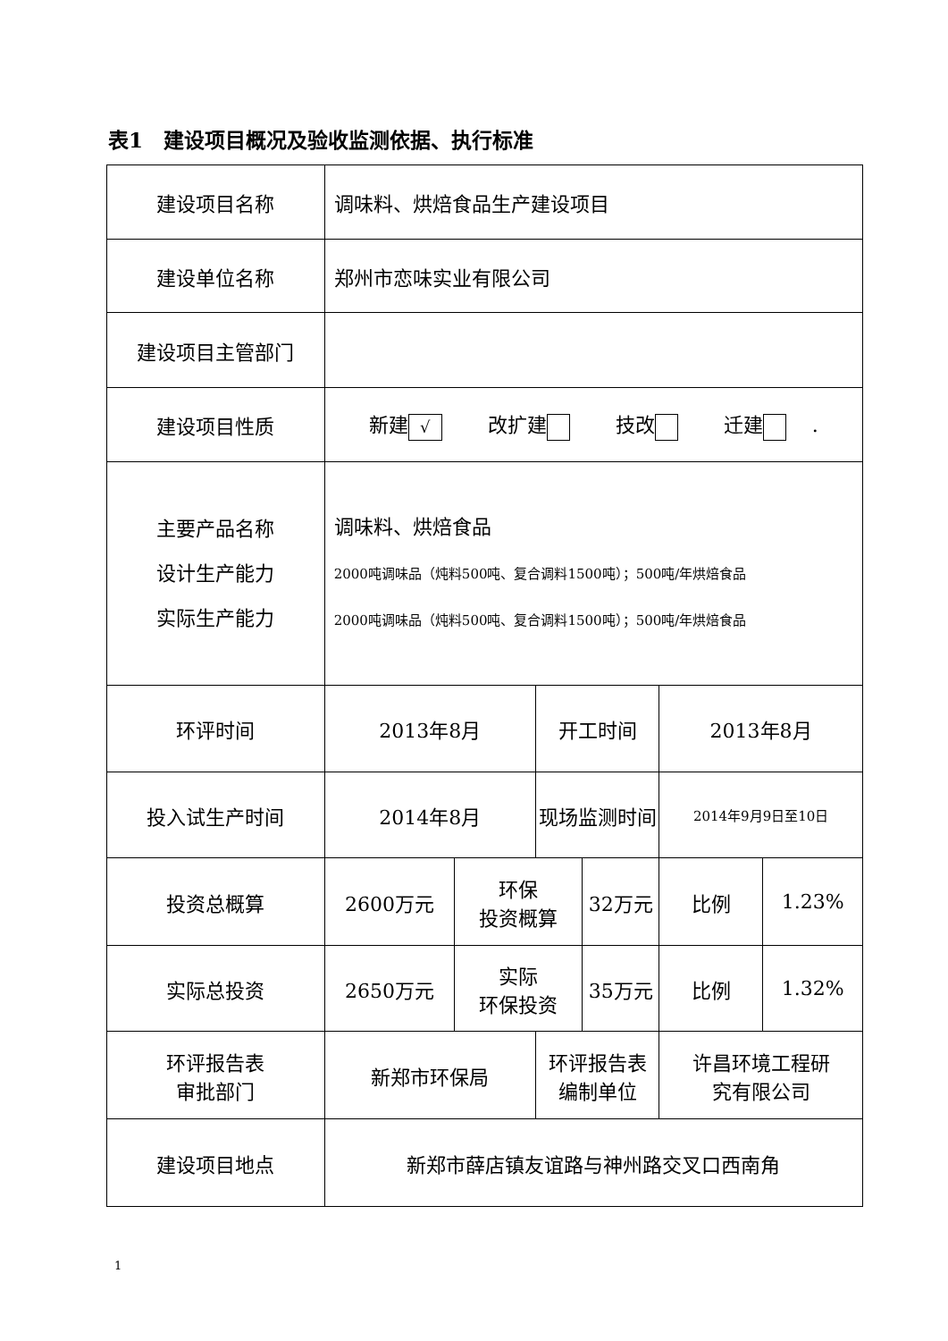表1　建设项目概况及验收监测依据、执行标准
| 建设项目名称 | 调味料、烘焙食品生产建设项目 | | | | | |
| 建设单位名称 | 郑州市恋味实业有限公司 | | | | | |
| 建设项目主管部门 | | | | | | |
| 建设项目性质 | 新建 √ 改扩建 技改 迁建 . | | | | | |
| 主要产品名称 设计生产能力 实际生产能力 | 调味料、烘焙食品 2000吨调味品（炖料500吨、复合调料1500吨）；500吨/年烘焙食品 2000吨调味品（炖料500吨、复合调料1500吨）；500吨/年烘焙食品 | | | | | |
| 环评时间 | 2013年8月 | | 开工时间 | | 2013年8月 | |
| 投入试生产时间 | 2014年8月 | | 现场监测时间 | | 2014年9月9日至10日 | |
| 投资总概算 | 2600万元 | 环保 投资概算 | | 32万元 | 比例 | 1.23% |
| 实际总投资 | 2650万元 | 实际 环保投资 | | 35万元 | 比例 | 1.32% |
| 环评报告表 审批部门 | 新郑市环保局 | | 环评报告表 编制单位 | | 许昌环境工程研 究有限公司 | |
| 建设项目地点 | 新郑市薛店镇友谊路与神州路交叉口西南角 | | | | | |
1